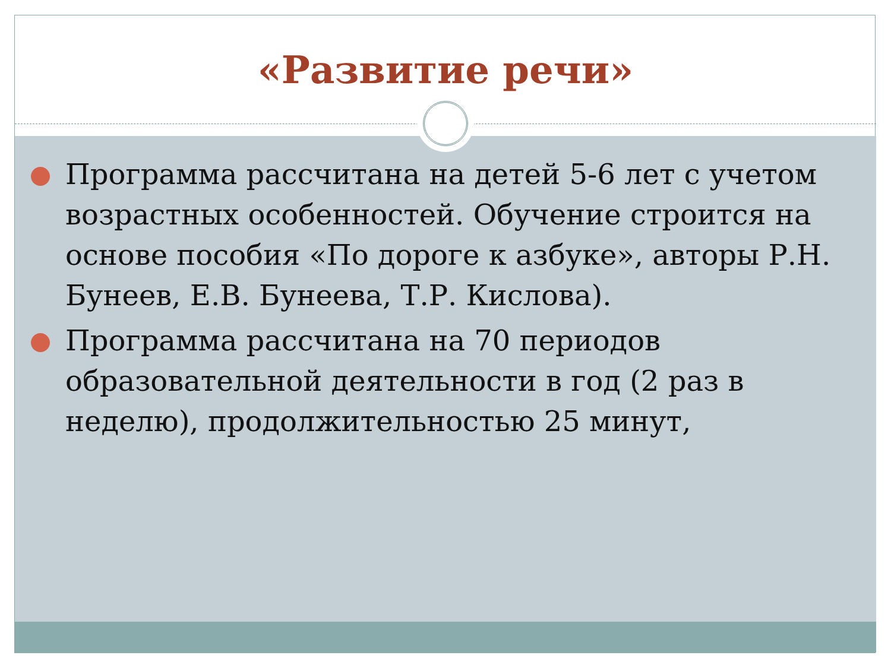«Развитие речи»
Программа рассчитана на детей 5-6 лет с учетом возрастных особенностей. Обучение строится на основе пособия «По дороге к азбуке», авторы Р.Н. Бунеев, Е.В. Бунеева, Т.Р. Кислова).
Программа рассчитана на 70 периодов образовательной деятельности в год (2 раз в неделю), продолжительностью 25 минут,